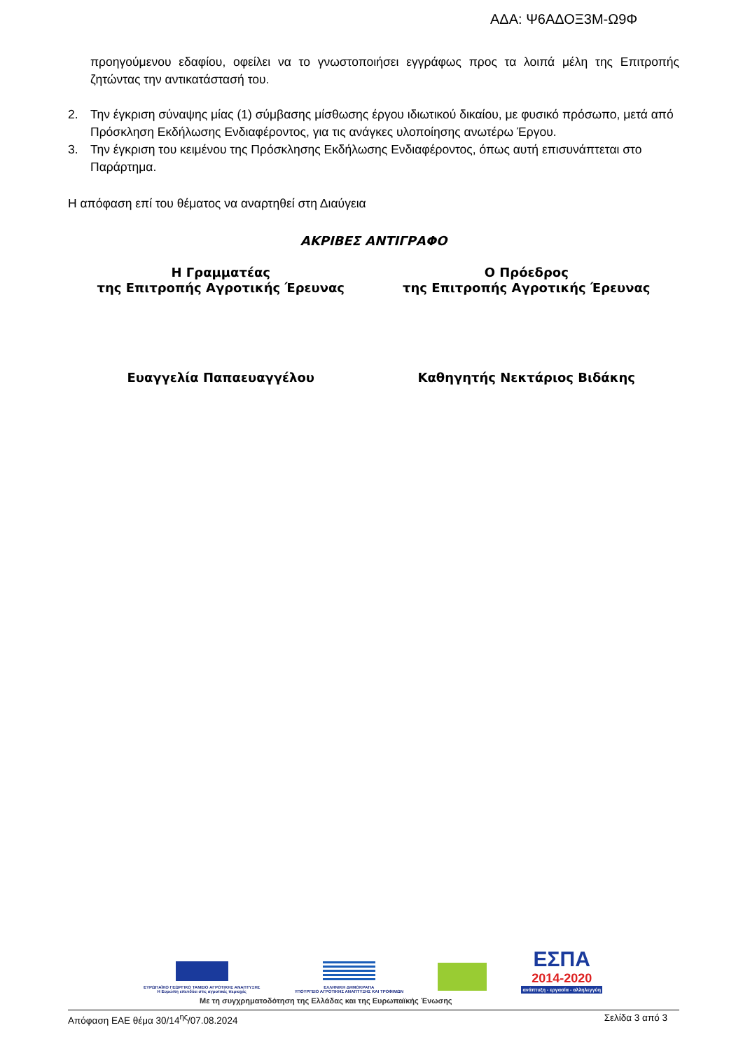ΑΔΑ: Ψ6ΑΔΟΞ3Μ-Ω9Φ
προηγούμενου εδαφίου, οφείλει να το γνωστοποιήσει εγγράφως προς τα λοιπά μέλη της Επιτροπής ζητώντας την αντικατάστασή του.
2. Την έγκριση σύναψης μίας (1) σύμβασης μίσθωσης έργου ιδιωτικού δικαίου, με φυσικό πρόσωπο, μετά από Πρόσκληση Εκδήλωσης Ενδιαφέροντος, για τις ανάγκες υλοποίησης ανωτέρω Έργου.
3. Την έγκριση του κειμένου της Πρόσκλησης Εκδήλωσης Ενδιαφέροντος, όπως αυτή επισυνάπτεται στο Παράρτημα.
Η απόφαση επί του θέματος να αναρτηθεί στη Διαύγεια
ΑΚΡΙΒΕΣ ΑΝΤΙΓΡΑΦΟ
Η Γραμματέας
της Επιτροπής Αγροτικής Έρευνας
Ο Πρόεδρος
της Επιτροπής Αγροτικής Έρευνας
Ευαγγελία Παπαευαγγέλου Καθηγητής Νεκτάριος Βιδάκης
ΕΥΡΩΠΑΪΚΟ ΓΕΩΡΓΙΚΟ ΤΑΜΕΙΟ ΑΓΡΟΤΙΚΗΣ ΑΝΑΠΤΥΞΗΣ
Η Ευρώπη επενδύει στις αγροτικές περιοχές
ΕΛΛΗΝΙΚΗ ΔΗΜΟΚΡΑΤΙΑ
ΥΠΟΥΡΓΕΙΟ ΑΓΡΟΤΙΚΗΣ ΑΝΑΠΤΥΞΗΣ ΚΑΙ ΤΡΟΦΙΜΩΝ
ΕΣΠΑ
2014-2020
ανάπτυξη - εργασία - αλληλεγγύη
Με τη συγχρηματοδότηση της Ελλάδας και της Ευρωπαϊκής Ένωσης
Απόφαση ΕΑΕ θέμα 30/14<sup>ης</sup>/07.08.2024 Σελίδα 3 από 3